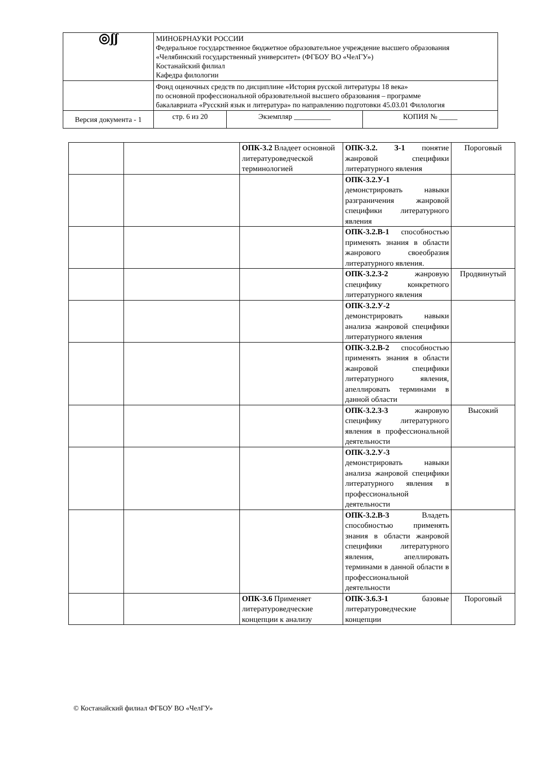| ◎ʃʃ | МИНОБРНАУКИ РОССИИ Федеральное государственное бюджетное образовательное учреждение высшего образования «Челябинский государственный университет» (ФГБОУ ВО «ЧелГУ») Костанайский филиал Кафедра филологии | | |
| | Фонд оценочных средств по дисциплине «История русской литературы 18 века» по основной профессиональной образовательной высшего образования – программе бакалавриата «Русский язык и литература» по направлению подготовки 45.03.01 Филология | | |
| Версия документа - 1 | стр. 6 из 20 | Экземпляр __________ | КОПИЯ № _____ |
| | | ОПК-3.2 Владеет основной литературоведческой терминологией | ОПК-3.2. З-1 понятие жанровой специфики литературного явления | Пороговый |
| | | | ОПК-3.2.У-1 демонстрировать навыки разграничения жанровой специфики литературного явления | |
| | | | ОПК-3.2.В-1 способностью применять знания в области жанрового своеобразия литературного явления. | |
| | | | ОПК-3.2.З-2 жанровую специфику конкретного литературного явления | Продвинутый |
| | | | ОПК-3.2.У-2 демонстрировать навыки анализа жанровой специфики литературного явления | |
| | | | ОПК-3.2.В-2 способностью применять знания в области жанровой специфики литературного явления, апеллировать терминами в данной области | |
| | | | ОПК-3.2.З-3 жанровую специфику литературного явления в профессиональной деятельности | Высокий |
| | | | ОПК-3.2.У-3 демонстрировать навыки анализа жанровой специфики литературного явления в профессиональной деятельности | |
| | | | ОПК-3.2.В-3 Владеть способностью применять знания в области жанровой специфики литературного явления, апеллировать терминами в данной области в профессиональной деятельности | |
| | | ОПК-3.6 Применяет литературоведческие концепции к анализу | ОПК-3.6.З-1 базовые литературоведческие концепции | Пороговый |
© Костанайский филиал ФГБОУ ВО «ЧелГУ»